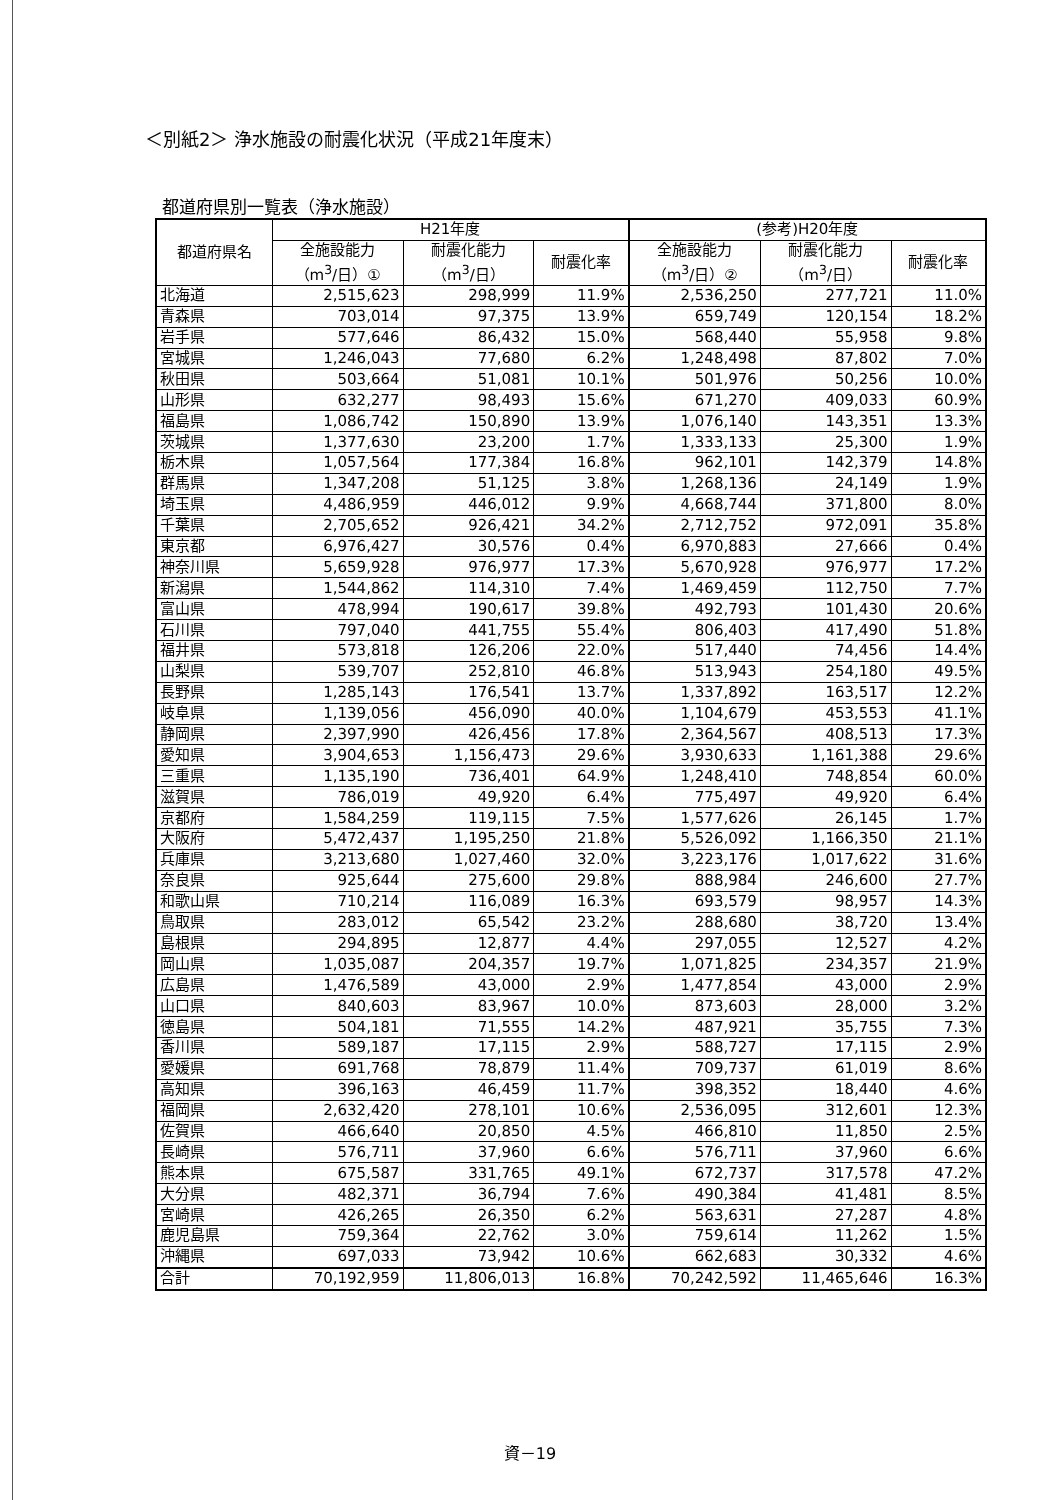＜別紙2＞ 浄水施設の耐震化状況（平成21年度末）
都道府県別一覧表（浄水施設）
| 都道府県名 | H21年度 | | | (参考)H20年度 | | |
| --- | --- | --- | --- | --- | --- | --- |
| | 全施設能力 （m<sup>3</sup>/日）① | 耐震化能力 （m<sup>3</sup>/日） | 耐震化率 | 全施設能力 （m<sup>3</sup>/日）② | 耐震化能力 （m<sup>3</sup>/日） | 耐震化率 |
| 北海道 | 2,515,623 | 298,999 | 11.9% | 2,536,250 | 277,721 | 11.0% |
| 青森県 | 703,014 | 97,375 | 13.9% | 659,749 | 120,154 | 18.2% |
| 岩手県 | 577,646 | 86,432 | 15.0% | 568,440 | 55,958 | 9.8% |
| 宮城県 | 1,246,043 | 77,680 | 6.2% | 1,248,498 | 87,802 | 7.0% |
| 秋田県 | 503,664 | 51,081 | 10.1% | 501,976 | 50,256 | 10.0% |
| 山形県 | 632,277 | 98,493 | 15.6% | 671,270 | 409,033 | 60.9% |
| 福島県 | 1,086,742 | 150,890 | 13.9% | 1,076,140 | 143,351 | 13.3% |
| 茨城県 | 1,377,630 | 23,200 | 1.7% | 1,333,133 | 25,300 | 1.9% |
| 栃木県 | 1,057,564 | 177,384 | 16.8% | 962,101 | 142,379 | 14.8% |
| 群馬県 | 1,347,208 | 51,125 | 3.8% | 1,268,136 | 24,149 | 1.9% |
| 埼玉県 | 4,486,959 | 446,012 | 9.9% | 4,668,744 | 371,800 | 8.0% |
| 千葉県 | 2,705,652 | 926,421 | 34.2% | 2,712,752 | 972,091 | 35.8% |
| 東京都 | 6,976,427 | 30,576 | 0.4% | 6,970,883 | 27,666 | 0.4% |
| 神奈川県 | 5,659,928 | 976,977 | 17.3% | 5,670,928 | 976,977 | 17.2% |
| 新潟県 | 1,544,862 | 114,310 | 7.4% | 1,469,459 | 112,750 | 7.7% |
| 富山県 | 478,994 | 190,617 | 39.8% | 492,793 | 101,430 | 20.6% |
| 石川県 | 797,040 | 441,755 | 55.4% | 806,403 | 417,490 | 51.8% |
| 福井県 | 573,818 | 126,206 | 22.0% | 517,440 | 74,456 | 14.4% |
| 山梨県 | 539,707 | 252,810 | 46.8% | 513,943 | 254,180 | 49.5% |
| 長野県 | 1,285,143 | 176,541 | 13.7% | 1,337,892 | 163,517 | 12.2% |
| 岐阜県 | 1,139,056 | 456,090 | 40.0% | 1,104,679 | 453,553 | 41.1% |
| 静岡県 | 2,397,990 | 426,456 | 17.8% | 2,364,567 | 408,513 | 17.3% |
| 愛知県 | 3,904,653 | 1,156,473 | 29.6% | 3,930,633 | 1,161,388 | 29.6% |
| 三重県 | 1,135,190 | 736,401 | 64.9% | 1,248,410 | 748,854 | 60.0% |
| 滋賀県 | 786,019 | 49,920 | 6.4% | 775,497 | 49,920 | 6.4% |
| 京都府 | 1,584,259 | 119,115 | 7.5% | 1,577,626 | 26,145 | 1.7% |
| 大阪府 | 5,472,437 | 1,195,250 | 21.8% | 5,526,092 | 1,166,350 | 21.1% |
| 兵庫県 | 3,213,680 | 1,027,460 | 32.0% | 3,223,176 | 1,017,622 | 31.6% |
| 奈良県 | 925,644 | 275,600 | 29.8% | 888,984 | 246,600 | 27.7% |
| 和歌山県 | 710,214 | 116,089 | 16.3% | 693,579 | 98,957 | 14.3% |
| 鳥取県 | 283,012 | 65,542 | 23.2% | 288,680 | 38,720 | 13.4% |
| 島根県 | 294,895 | 12,877 | 4.4% | 297,055 | 12,527 | 4.2% |
| 岡山県 | 1,035,087 | 204,357 | 19.7% | 1,071,825 | 234,357 | 21.9% |
| 広島県 | 1,476,589 | 43,000 | 2.9% | 1,477,854 | 43,000 | 2.9% |
| 山口県 | 840,603 | 83,967 | 10.0% | 873,603 | 28,000 | 3.2% |
| 徳島県 | 504,181 | 71,555 | 14.2% | 487,921 | 35,755 | 7.3% |
| 香川県 | 589,187 | 17,115 | 2.9% | 588,727 | 17,115 | 2.9% |
| 愛媛県 | 691,768 | 78,879 | 11.4% | 709,737 | 61,019 | 8.6% |
| 高知県 | 396,163 | 46,459 | 11.7% | 398,352 | 18,440 | 4.6% |
| 福岡県 | 2,632,420 | 278,101 | 10.6% | 2,536,095 | 312,601 | 12.3% |
| 佐賀県 | 466,640 | 20,850 | 4.5% | 466,810 | 11,850 | 2.5% |
| 長崎県 | 576,711 | 37,960 | 6.6% | 576,711 | 37,960 | 6.6% |
| 熊本県 | 675,587 | 331,765 | 49.1% | 672,737 | 317,578 | 47.2% |
| 大分県 | 482,371 | 36,794 | 7.6% | 490,384 | 41,481 | 8.5% |
| 宮崎県 | 426,265 | 26,350 | 6.2% | 563,631 | 27,287 | 4.8% |
| 鹿児島県 | 759,364 | 22,762 | 3.0% | 759,614 | 11,262 | 1.5% |
| 沖縄県 | 697,033 | 73,942 | 10.6% | 662,683 | 30,332 | 4.6% |
| 合計 | 70,192,959 | 11,806,013 | 16.8% | 70,242,592 | 11,465,646 | 16.3% |
資－19